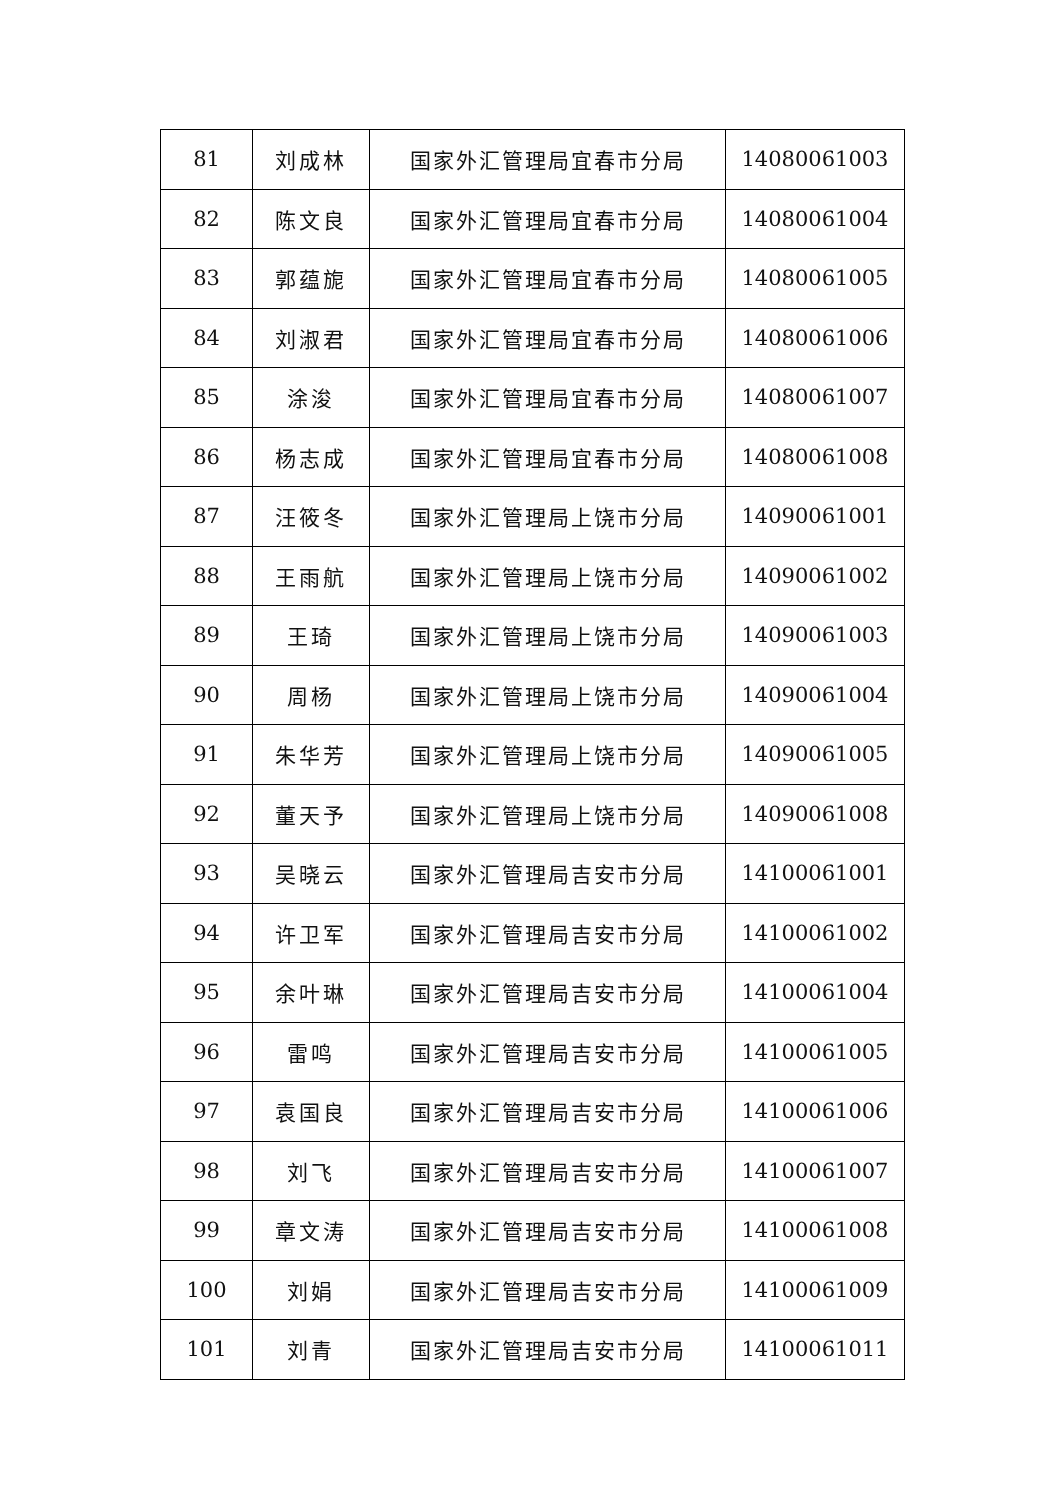| 81 | 刘成林 | 国家外汇管理局宜春市分局 | 14080061003 |
| 82 | 陈文良 | 国家外汇管理局宜春市分局 | 14080061004 |
| 83 | 郭蕴旎 | 国家外汇管理局宜春市分局 | 14080061005 |
| 84 | 刘淑君 | 国家外汇管理局宜春市分局 | 14080061006 |
| 85 | 涂浚 | 国家外汇管理局宜春市分局 | 14080061007 |
| 86 | 杨志成 | 国家外汇管理局宜春市分局 | 14080061008 |
| 87 | 汪筱冬 | 国家外汇管理局上饶市分局 | 14090061001 |
| 88 | 王雨航 | 国家外汇管理局上饶市分局 | 14090061002 |
| 89 | 王琦 | 国家外汇管理局上饶市分局 | 14090061003 |
| 90 | 周杨 | 国家外汇管理局上饶市分局 | 14090061004 |
| 91 | 朱华芳 | 国家外汇管理局上饶市分局 | 14090061005 |
| 92 | 董天予 | 国家外汇管理局上饶市分局 | 14090061008 |
| 93 | 吴晓云 | 国家外汇管理局吉安市分局 | 14100061001 |
| 94 | 许卫军 | 国家外汇管理局吉安市分局 | 14100061002 |
| 95 | 余叶琳 | 国家外汇管理局吉安市分局 | 14100061004 |
| 96 | 雷鸣 | 国家外汇管理局吉安市分局 | 14100061005 |
| 97 | 袁国良 | 国家外汇管理局吉安市分局 | 14100061006 |
| 98 | 刘飞 | 国家外汇管理局吉安市分局 | 14100061007 |
| 99 | 章文涛 | 国家外汇管理局吉安市分局 | 14100061008 |
| 100 | 刘娟 | 国家外汇管理局吉安市分局 | 14100061009 |
| 101 | 刘青 | 国家外汇管理局吉安市分局 | 14100061011 |